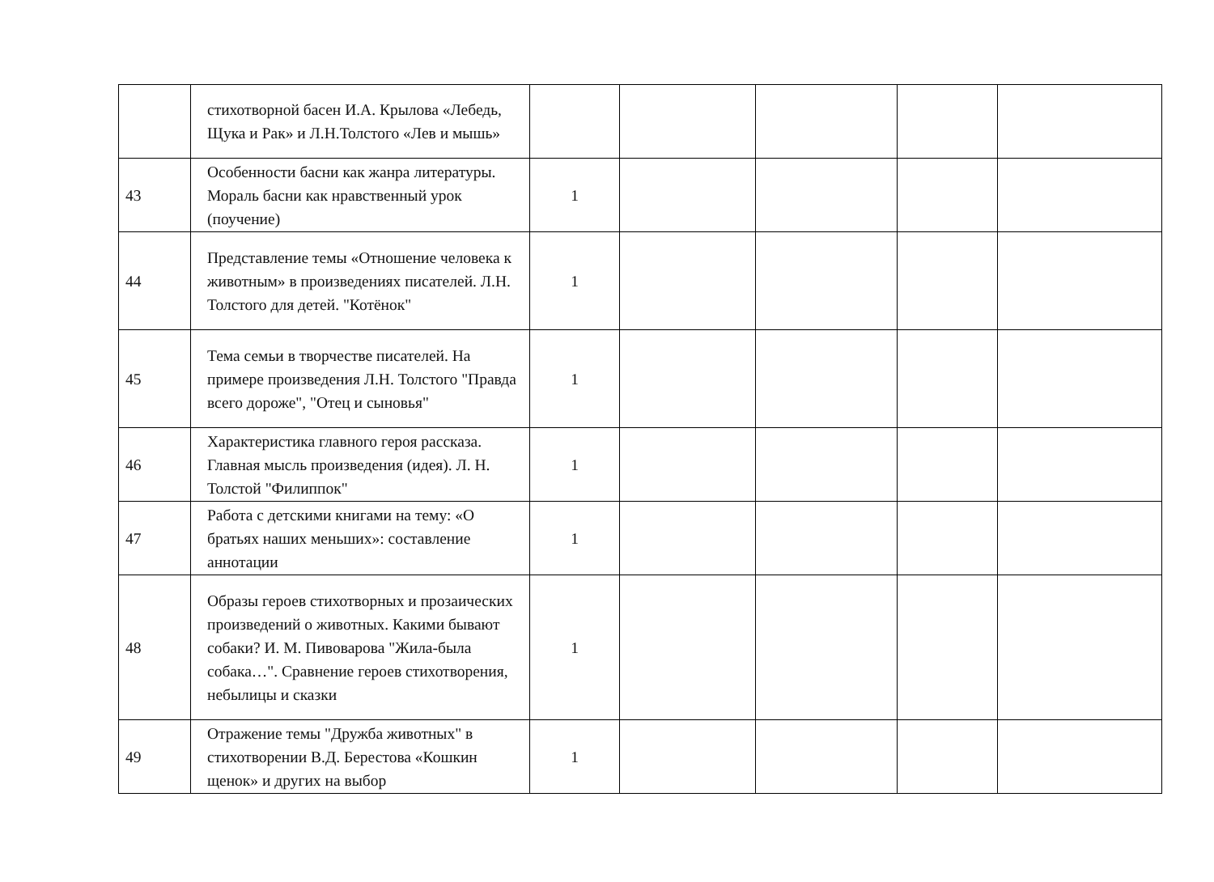| | стихотворной басен И.А. Крылова «Лебедь, Щука и Рак» и Л.Н.Толстого «Лев и мышь» | | | | | |
| 43 | Особенности басни как жанра литературы. Мораль басни как нравственный урок (поучение) | 1 | | | | |
| 44 | Представление темы «Отношение человека к животным» в произведениях писателей. Л.Н. Толстого для детей. "Котёнок" | 1 | | | | |
| 45 | Тема семьи в творчестве писателей. На примере произведения Л.Н. Толстого "Правда всего дороже", "Отец и сыновья" | 1 | | | | |
| 46 | Характеристика главного героя рассказа. Главная мысль произведения (идея). Л. Н. Толстой "Филиппок" | 1 | | | | |
| 47 | Работа с детскими книгами на тему: «О братьях наших меньших»: составление аннотации | 1 | | | | |
| 48 | Образы героев стихотворных и прозаических произведений о животных. Какими бывают собаки? И. М. Пивоварова "Жила-была собака…". Сравнение героев стихотворения, небылицы и сказки | 1 | | | | |
| 49 | Отражение темы "Дружба животных" в стихотворении В.Д. Берестова «Кошкин щенок» и других на выбор | 1 | | | | |